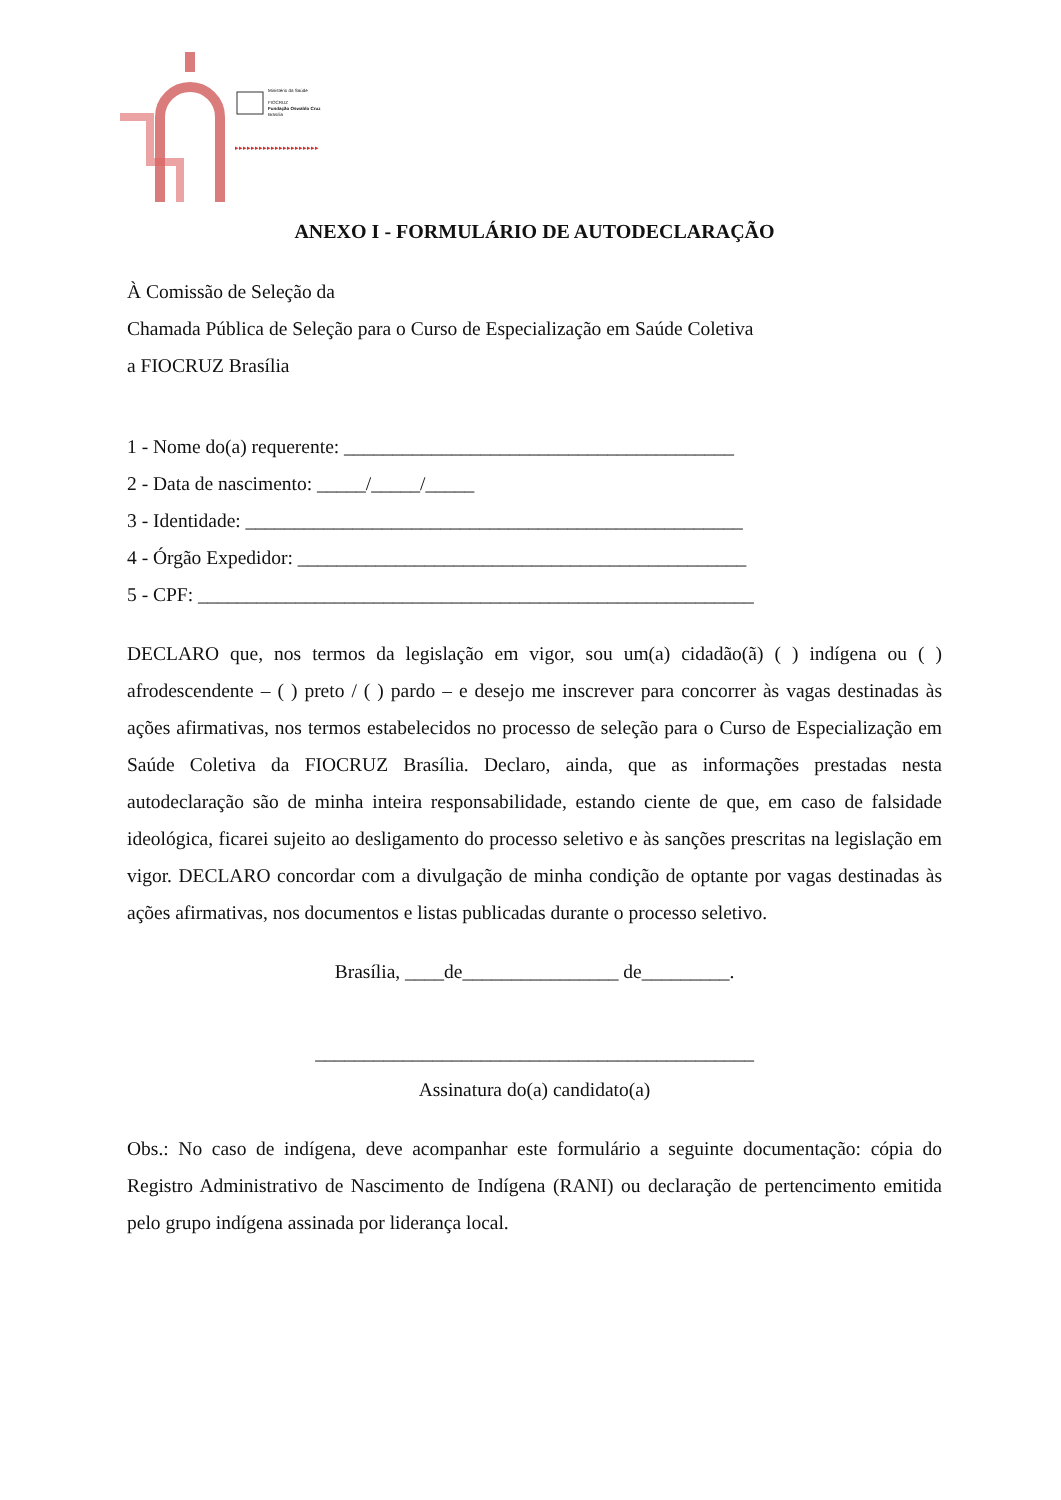▸▸▸▸▸▸▸▸▸▸▸▸▸▸▸▸▸▸▸▸▸
Ministério da Saúde
FIOCRUZ
Fundação Oswaldo Cruz
Brasília
ANEXO I - FORMULÁRIO DE AUTODECLARAÇÃO
À Comissão de Seleção da
Chamada Pública de Seleção para o Curso de Especialização em Saúde Coletiva
a FIOCRUZ Brasília
1 - Nome do(a) requerente: ________________________________________
2 - Data de nascimento: _____/_____/_____
3 - Identidade: ___________________________________________________
4 - Órgão Expedidor: ______________________________________________
5 - CPF: _________________________________________________________
DECLARO que, nos termos da legislação em vigor, sou um(a) cidadão(ã) ( ) indígena ou ( ) afrodescendente – ( ) preto / ( ) pardo – e desejo me inscrever para concorrer às vagas destinadas às ações afirmativas, nos termos estabelecidos no processo de seleção para o Curso de Especialização em Saúde Coletiva da FIOCRUZ Brasília. Declaro, ainda, que as informações prestadas nesta autodeclaração são de minha inteira responsabilidade, estando ciente de que, em caso de falsidade ideológica, ficarei sujeito ao desligamento do processo seletivo e às sanções prescritas na legislação em vigor. DECLARO concordar com a divulgação de minha condição de optante por vagas destinadas às ações afirmativas, nos documentos e listas publicadas durante o processo seletivo.
Brasília, ____de________________ de_________.
_____________________________________________
Assinatura do(a) candidato(a)
Obs.: No caso de indígena, deve acompanhar este formulário a seguinte documentação: cópia do Registro Administrativo de Nascimento de Indígena (RANI) ou declaração de pertencimento emitida pelo grupo indígena assinada por liderança local.